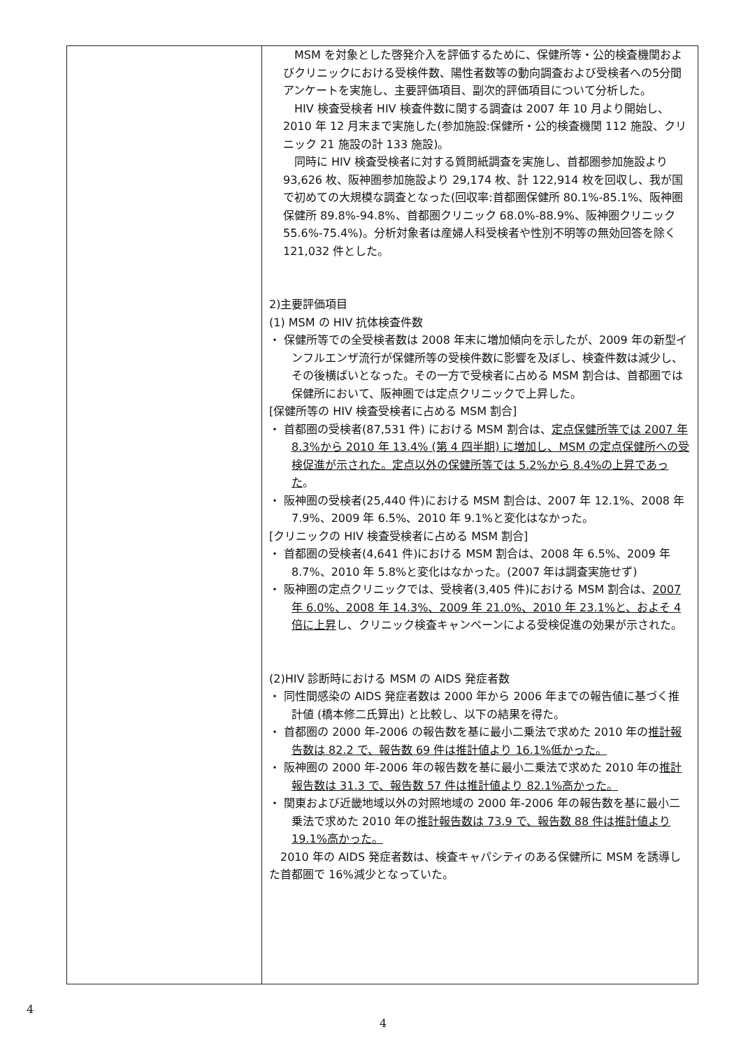| | MSM を対象とした啓発介入を評価するために、保健所等・公的検査機関およびクリニックにおける受検件数、陽性者数等の動向調査および受検者への5分間アンケートを実施し、主要評価項目、副次的評価項目について分析した。 HIV 検査受検者 HIV 検査件数に関する調査は 2007 年 10 月より開始し、2010 年 12 月末まで実施した(参加施設:保健所・公的検査機関 112 施設、クリニック 21 施設の計 133 施設)。 同時に HIV 検査受検者に対する質問紙調査を実施し、首都圏参加施設より 93,626 枚、阪神圏参加施設より 29,174 枚、計 122,914 枚を回収し、我が国で初めての大規模な調査となった(回収率:首都圏保健所 80.1%-85.1%、阪神圏保健所 89.8%-94.8%、首都圏クリニック 68.0%-88.9%、阪神圏クリニック 55.6%-75.4%)。分析対象者は産婦人科受検者や性別不明等の無効回答を除く 121,032 件とした。 2)主要評価項目 (1) MSM の HIV 抗体検査件数 ・ 保健所等での全受検者数は 2008 年末に増加傾向を示したが、2009 年の新型インフルエンザ流行が保健所等の受検件数に影響を及ぼし、検査件数は減少し、その後横ばいとなった。その一方で受検者に占める MSM 割合は、首都圏では保健所において、阪神圏では定点クリニックで上昇した。 [保健所等の HIV 検査受検者に占める MSM 割合] ・ 首都圏の受検者(87,531 件) における MSM 割合は、 定点保健所等では 2007 年 8.3%から 2010 年 13.4% (第 4 四半期) に増加し、MSM の定点保健所への受検促進が示された。定点以外の保健所等では 5.2%から 8.4%の上昇であった 。 ・ 阪神圏の受検者(25,440 件)における MSM 割合は、2007 年 12.1%、2008 年 7.9%、2009 年 6.5%、2010 年 9.1%と変化はなかった。 [クリニックの HIV 検査受検者に占める MSM 割合] ・ 首都圏の受検者(4,641 件)における MSM 割合は、2008 年 6.5%、2009 年 8.7%、2010 年 5.8%と変化はなかった。(2007 年は調査実施せず) ・ 阪神圏の定点クリニックでは、受検者(3,405 件)における MSM 割合は、 2007 年 6.0%、2008 年 14.3%、2009 年 21.0%、2010 年 23.1%と、およそ 4 倍に上昇 し、クリニック検査キャンペーンによる受検促進の効果が示された。 (2)HIV 診断時における MSM の AIDS 発症者数 ・ 同性間感染の AIDS 発症者数は 2000 年から 2006 年までの報告値に基づく推計値 (橋本修二氏算出) と比較し、以下の結果を得た。 ・ 首都圏の 2000 年-2006 の報告数を基に最小二乗法で求めた 2010 年の 推計報告数は 82.2 で、報告数 69 件は推計値より 16.1%低かった。 ・ 阪神圏の 2000 年-2006 年の報告数を基に最小二乗法で求めた 2010 年の 推計報告数は 31.3 で、報告数 57 件は推計値より 82.1%高かった。 ・ 関東および近畿地域以外の対照地域の 2000 年-2006 年の報告数を基に最小二乗法で求めた 2010 年の 推計報告数は 73.9 で、報告数 88 件は推計値より 19.1%高かった。 2010 年の AIDS 発症者数は、検査キャパシティのある保健所に MSM を誘導した首都圏で 16%減少となっていた。 |
4
4